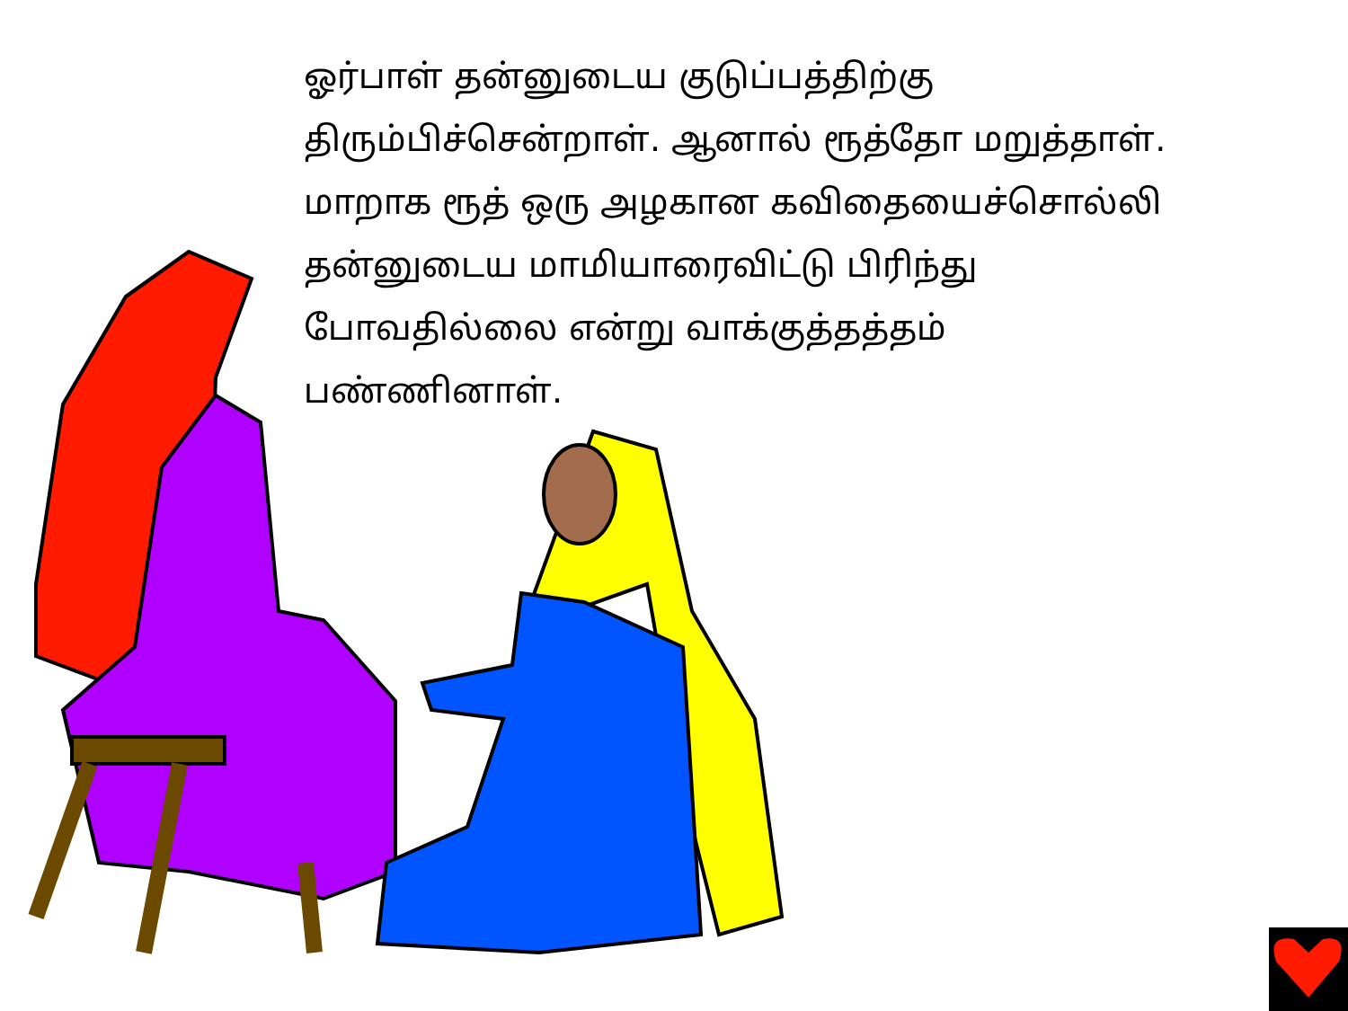ஓர்பாள் தன்னுடைய குடுப்பத்திற்கு
திரும்பிச்சென்றாள். ஆனால் ரூத்தோ மறுத்தாள்.
மாறாக ரூத் ஒரு அழகான கவிதையைச்சொல்லி
தன்னுடைய மாமியாரைவிட்டு பிரிந்து
போவதில்லை என்று வாக்குத்தத்தம்
பண்ணினாள்.